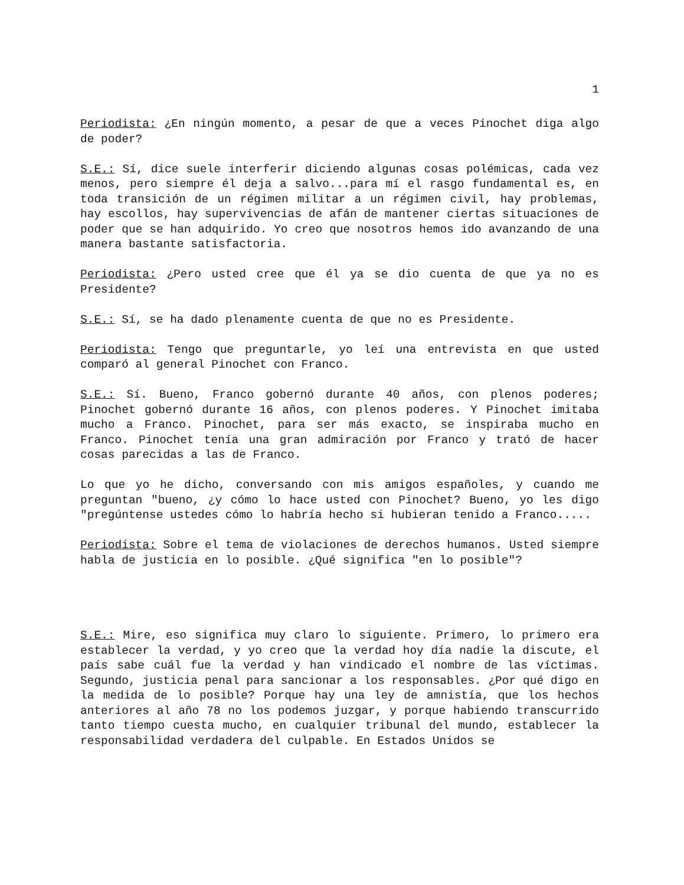1
Periodista: ¿En ningún momento, a pesar de que a veces Pinochet diga algo de poder?
S.E.: Sí, dice suele interferir diciendo algunas cosas polémicas, cada vez menos, pero siempre él deja a salvo...para mí el rasgo fundamental es, en toda transición de un régimen militar a un régimen civil, hay problemas, hay escollos, hay supervivencias de afán de mantener ciertas situaciones de poder que se han adquirido. Yo creo que nosotros hemos ido avanzando de una manera bastante satisfactoria.
Periodista: ¿Pero usted cree que él ya se dio cuenta de que ya no es Presidente?
S.E.: Sí, se ha dado plenamente cuenta de que no es Presidente.
Periodista: Tengo que preguntarle, yo leí una entrevista en que usted comparó al general Pinochet con Franco.
S.E.: Sí. Bueno, Franco gobernó durante 40 años, con plenos poderes; Pinochet gobernó durante 16 años, con plenos poderes. Y Pinochet imitaba mucho a Franco. Pinochet, para ser más exacto, se inspiraba mucho en Franco. Pinochet tenía una gran admiración por Franco y trató de hacer cosas parecidas a las de Franco.
Lo que yo he dicho, conversando con mis amigos españoles, y cuando me preguntan "bueno, ¿y cómo lo hace usted con Pinochet? Bueno, yo les digo "pregúntense ustedes cómo lo habría hecho si hubieran tenido a Franco.....
Periodista: Sobre el tema de violaciones de derechos humanos. Usted siempre habla de justicia en lo posible. ¿Qué significa "en lo posible"?
S.E.: Mire, eso significa muy claro lo siguiente. Primero, lo primero era establecer la verdad, y yo creo que la verdad hoy día nadie la discute, el país sabe cuál fue la verdad y han vindicado el nombre de las víctimas. Segundo, justicia penal para sancionar a los responsables. ¿Por qué digo en la medida de lo posible? Porque hay una ley de amnistía, que los hechos anteriores al año 78 no los podemos juzgar, y porque habiendo transcurrido tanto tiempo cuesta mucho, en cualquier tribunal del mundo, establecer la responsabilidad verdadera del culpable. En Estados Unidos se